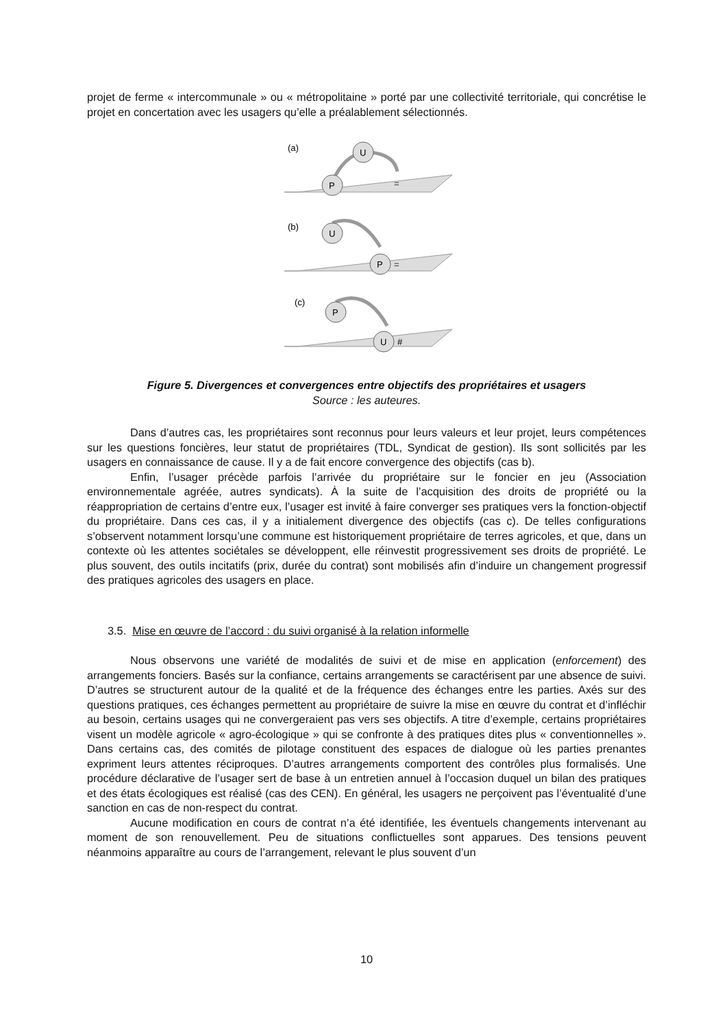projet de ferme « intercommunale » ou « métropolitaine » porté par une collectivité territoriale, qui concrétise le projet en concertation avec les usagers qu’elle a préalablement sélectionnés.
(a)
U
P
=
(b)
U
P
=
(c)
P
U
#
Figure 5. Divergences et convergences entre objectifs des propriétaires et usagers
Source : les auteures.
Dans d’autres cas, les propriétaires sont reconnus pour leurs valeurs et leur projet, leurs compétences sur les questions foncières, leur statut de propriétaires (TDL, Syndicat de gestion). Ils sont sollicités par les usagers en connaissance de cause. Il y a de fait encore convergence des objectifs (cas b).
Enfin, l’usager précède parfois l’arrivée du propriétaire sur le foncier en jeu (Association environnementale agréée, autres syndicats). À la suite de l’acquisition des droits de propriété ou la réappropriation de certains d’entre eux, l’usager est invité à faire converger ses pratiques vers la fonction-objectif du propriétaire. Dans ces cas, il y a initialement divergence des objectifs (cas c). De telles configurations s’observent notamment lorsqu’une commune est historiquement propriétaire de terres agricoles, et que, dans un contexte où les attentes sociétales se développent, elle réinvestit progressivement ses droits de propriété. Le plus souvent, des outils incitatifs (prix, durée du contrat) sont mobilisés afin d’induire un changement progressif des pratiques agricoles des usagers en place.
3.5. Mise en œuvre de l’accord : du suivi organisé à la relation informelle
Nous observons une variété de modalités de suivi et de mise en application (enforcement) des arrangements fonciers. Basés sur la confiance, certains arrangements se caractérisent par une absence de suivi. D’autres se structurent autour de la qualité et de la fréquence des échanges entre les parties. Axés sur des questions pratiques, ces échanges permettent au propriétaire de suivre la mise en œuvre du contrat et d’infléchir au besoin, certains usages qui ne convergeraient pas vers ses objectifs. A titre d’exemple, certains propriétaires visent un modèle agricole « agro-écologique » qui se confronte à des pratiques dites plus « conventionnelles ». Dans certains cas, des comités de pilotage constituent des espaces de dialogue où les parties prenantes expriment leurs attentes réciproques. D’autres arrangements comportent des contrôles plus formalisés. Une procédure déclarative de l’usager sert de base à un entretien annuel à l’occasion duquel un bilan des pratiques et des états écologiques est réalisé (cas des CEN). En général, les usagers ne perçoivent pas l’éventualité d’une sanction en cas de non-respect du contrat.
Aucune modification en cours de contrat n’a été identifiée, les éventuels changements intervenant au moment de son renouvellement. Peu de situations conflictuelles sont apparues. Des tensions peuvent néanmoins apparaître au cours de l’arrangement, relevant le plus souvent d’un
10